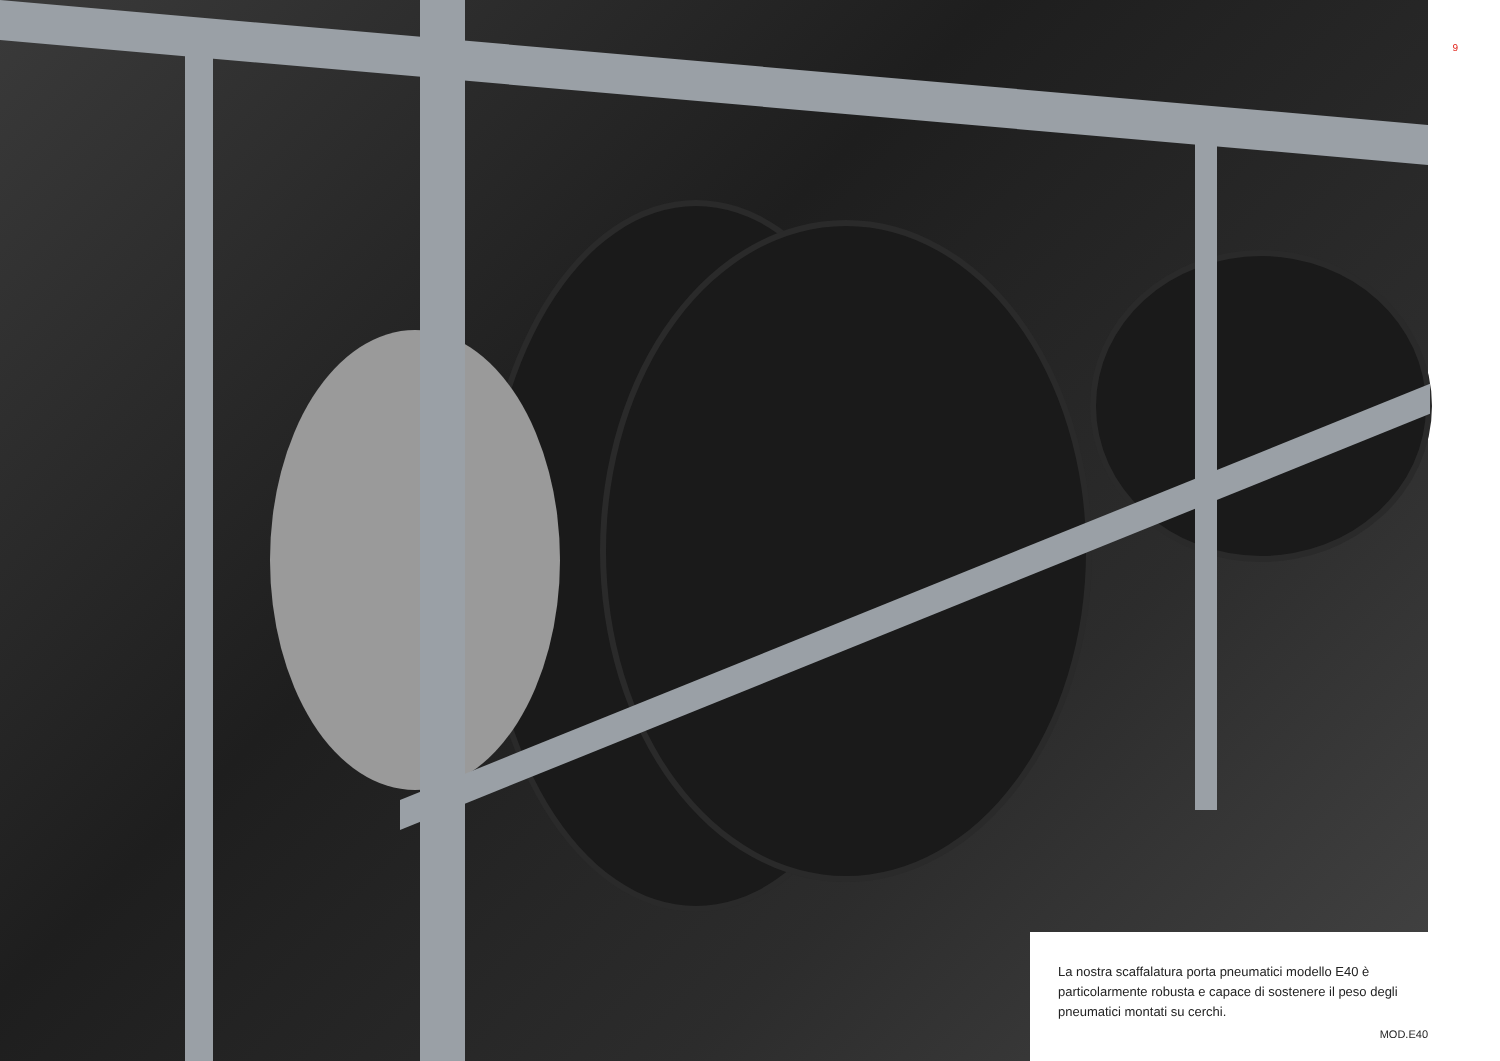9
La nostra scaffalatura porta pneumatici modello E40 è particolarmente robusta e capace di sostenere il peso degli pneumatici montati su cerchi.
MOD.E40